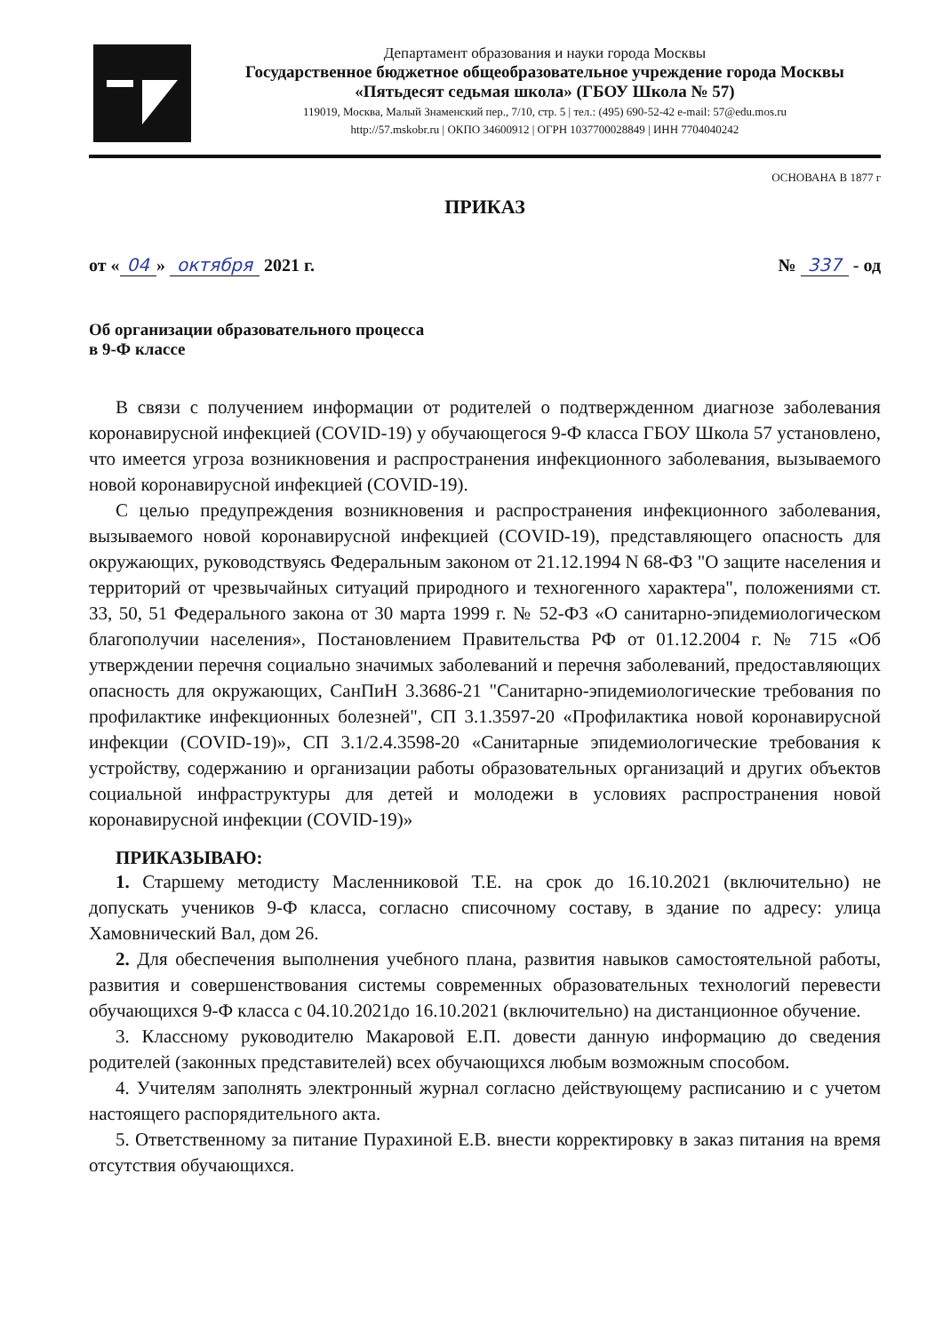Департамент образования и науки города Москвы
Государственное бюджетное общеобразовательное учреждение города Москвы
«Пятьдесят седьмая школа» (ГБОУ Школа № 57)
119019, Москва, Малый Знаменский пер., 7/10, стр. 5 | тел.: (495) 690-52-42 e-mail: 57@edu.mos.ru
http://57.mskobr.ru | ОКПО 34600912 | ОГРН 1037700028849 | ИНН 7704040242
ОСНОВАНА В 1877 г
ПРИКАЗ
от « 04 » октября 2021 г. № 337 - од
Об организации образовательного процесса
в 9-Ф классе
В связи с получением информации от родителей о подтвержденном диагнозе заболевания коронавирусной инфекцией (COVID-19) у обучающегося 9-Ф класса ГБОУ Школа 57 установлено, что имеется угроза возникновения и распространения инфекционного заболевания, вызываемого новой коронавирусной инфекцией (COVID-19).
С целью предупреждения возникновения и распространения инфекционного заболевания, вызываемого новой коронавирусной инфекцией (COVID-19), представляющего опасность для окружающих, руководствуясь Федеральным законом от 21.12.1994 N 68-ФЗ "О защите населения и территорий от чрезвычайных ситуаций природного и техногенного характера", положениями ст. 33, 50, 51 Федерального закона от 30 марта 1999 г. № 52-ФЗ «О санитарно-эпидемиологическом благополучии населения», Постановлением Правительства РФ от 01.12.2004 г. № 715 «Об утверждении перечня социально значимых заболеваний и перечня заболеваний, предоставляющих опасность для окружающих, СанПиН 3.3686-21 "Санитарно-эпидемиологические требования по профилактике инфекционных болезней", СП 3.1.3597-20 «Профилактика новой коронавирусной инфекции (COVID-19)», СП 3.1/2.4.3598-20 «Санитарные эпидемиологические требования к устройству, содержанию и организации работы образовательных организаций и других объектов социальной инфраструктуры для детей и молодежи в условиях распространения новой коронавирусной инфекции (COVID-19)»
ПРИКАЗЫВАЮ:
1. Старшему методисту Масленниковой Т.Е. на срок до 16.10.2021 (включительно) не допускать учеников 9-Ф класса, согласно списочному составу, в здание по адресу: улица Хамовнический Вал, дом 26.
2. Для обеспечения выполнения учебного плана, развития навыков самостоятельной работы, развития и совершенствования системы современных образовательных технологий перевести обучающихся 9-Ф класса с 04.10.2021до 16.10.2021 (включительно) на дистанционное обучение.
3. Классному руководителю Макаровой Е.П. довести данную информацию до сведения родителей (законных представителей) всех обучающихся любым возможным способом.
4. Учителям заполнять электронный журнал согласно действующему расписанию и с учетом настоящего распорядительного акта.
5. Ответственному за питание Пурахиной Е.В. внести корректировку в заказ питания на время отсутствия обучающихся.